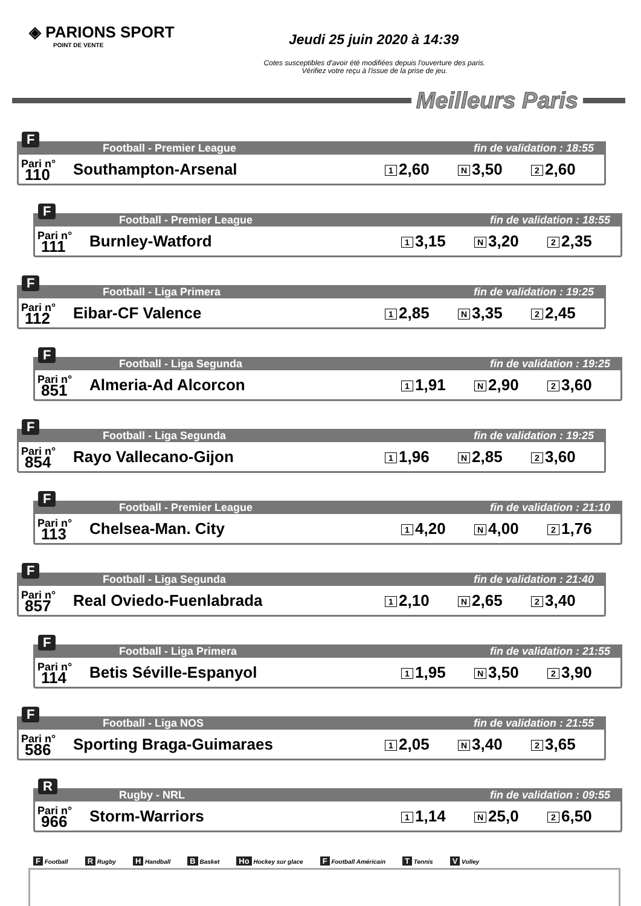◈ PARIONS SPORT
POINT DE VENTE
Jeudi 25 juin 2020 à 14:39
Cotes susceptibles d'avoir été modifiées depuis l'ouverture des paris.
Vérifiez votre reçu à l'issue de la prise de jeu.
Meilleurs Paris
F
Football - Premier League fin de validation : 18:55
Pari n°
110
Southampton-Arsenal
1 2,60
N 3,50
2 2,60
F
Football - Premier League fin de validation : 18:55
Pari n°
111
Burnley-Watford
1 3,15
N 3,20
2 2,35
F
Football - Liga Primera fin de validation : 19:25
Pari n°
112
Eibar-CF Valence
1 2,85
N 3,35
2 2,45
F
Football - Liga Segunda fin de validation : 19:25
Pari n°
851
Almeria-Ad Alcorcon
1 1,91
N 2,90
2 3,60
F
Football - Liga Segunda fin de validation : 19:25
Pari n°
854
Rayo Vallecano-Gijon
1 1,96
N 2,85
2 3,60
F
Football - Premier League fin de validation : 21:10
Pari n°
113
Chelsea-Man. City
1 4,20
N 4,00
2 1,76
F
Football - Liga Segunda fin de validation : 21:40
Pari n°
857
Real Oviedo-Fuenlabrada
1 2,10
N 2,65
2 3,40
F
Football - Liga Primera fin de validation : 21:55
Pari n°
114
Betis Séville-Espanyol
1 1,95
N 3,50
2 3,90
F
Football - Liga NOS fin de validation : 21:55
Pari n°
586
Sporting Braga-Guimaraes
1 2,05
N 3,40
2 3,65
R
Rugby - NRL fin de validation : 09:55
Pari n°
966
Storm-Warriors
1 1,14
N 25,0
2 6,50
F Football R Rugby H Handball B Basket Ho Hockey sur glace F Football Américain T Tennis V Volley